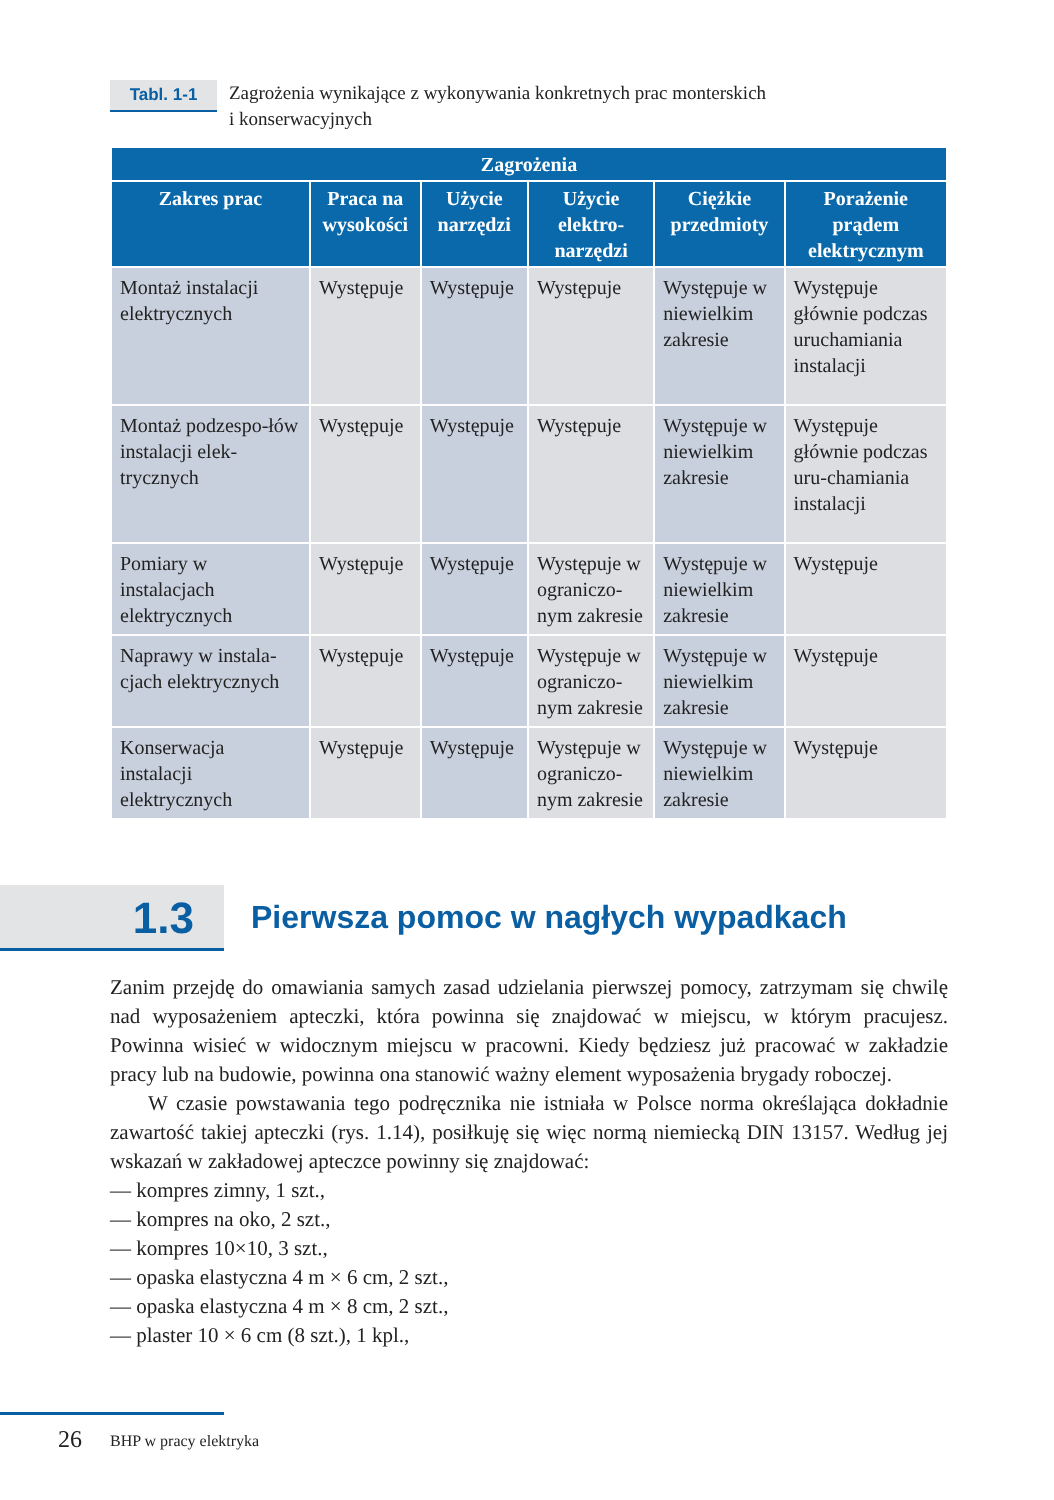Tabl. 1-1
Zagrożenia wynikające z wykonywania konkretnych prac monterskich
i konserwacyjnych
| Zagrożenia | | | | | |
| --- | --- | --- | --- | --- | --- |
| Zakres prac | Praca na wysokości | Użycie narzędzi | Użycie elektro-narzędzi | Ciężkie przedmioty | Porażenie prądem elektrycznym |
| Montaż instalacji elektrycznych | Występuje | Występuje | Występuje | Występuje w niewielkim zakresie | Występuje głównie podczas uruchamiania instalacji |
| Montaż podzespo-łów instalacji elek-trycznych | Występuje | Występuje | Występuje | Występuje w niewielkim zakresie | Występuje głównie podczas uru-chamiania instalacji |
| Pomiary w instalacjach elektrycznych | Występuje | Występuje | Występuje w ograniczo-nym zakresie | Występuje w niewielkim zakresie | Występuje |
| Naprawy w instala-cjach elektrycznych | Występuje | Występuje | Występuje w ograniczo-nym zakresie | Występuje w niewielkim zakresie | Występuje |
| Konserwacja instalacji elektrycznych | Występuje | Występuje | Występuje w ograniczo-nym zakresie | Występuje w niewielkim zakresie | Występuje |
1.3
Pierwsza pomoc w nagłych wypadkach
Zanim przejdę do omawiania samych zasad udzielania pierwszej pomocy, zatrzymam się chwilę nad wyposażeniem apteczki, która powinna się znajdować w miejscu, w którym pracujesz. Powinna wisieć w widocznym miejscu w pracowni. Kiedy będziesz już pracować w zakładzie pracy lub na budowie, powinna ona stanowić ważny element wyposażenia brygady roboczej.
W czasie powstawania tego podręcznika nie istniała w Polsce norma określająca dokładnie zawartość takiej apteczki (rys. 1.14), posiłkuję się więc normą niemiecką DIN 13157. Według jej wskazań w zakładowej apteczce powinny się znajdować:
— kompres zimny, 1 szt.,
— kompres na oko, 2 szt.,
— kompres 10×10, 3 szt.,
— opaska elastyczna 4 m × 6 cm, 2 szt.,
— opaska elastyczna 4 m × 8 cm, 2 szt.,
— plaster 10 × 6 cm (8 szt.), 1 kpl.,
26 BHP w pracy elektryka